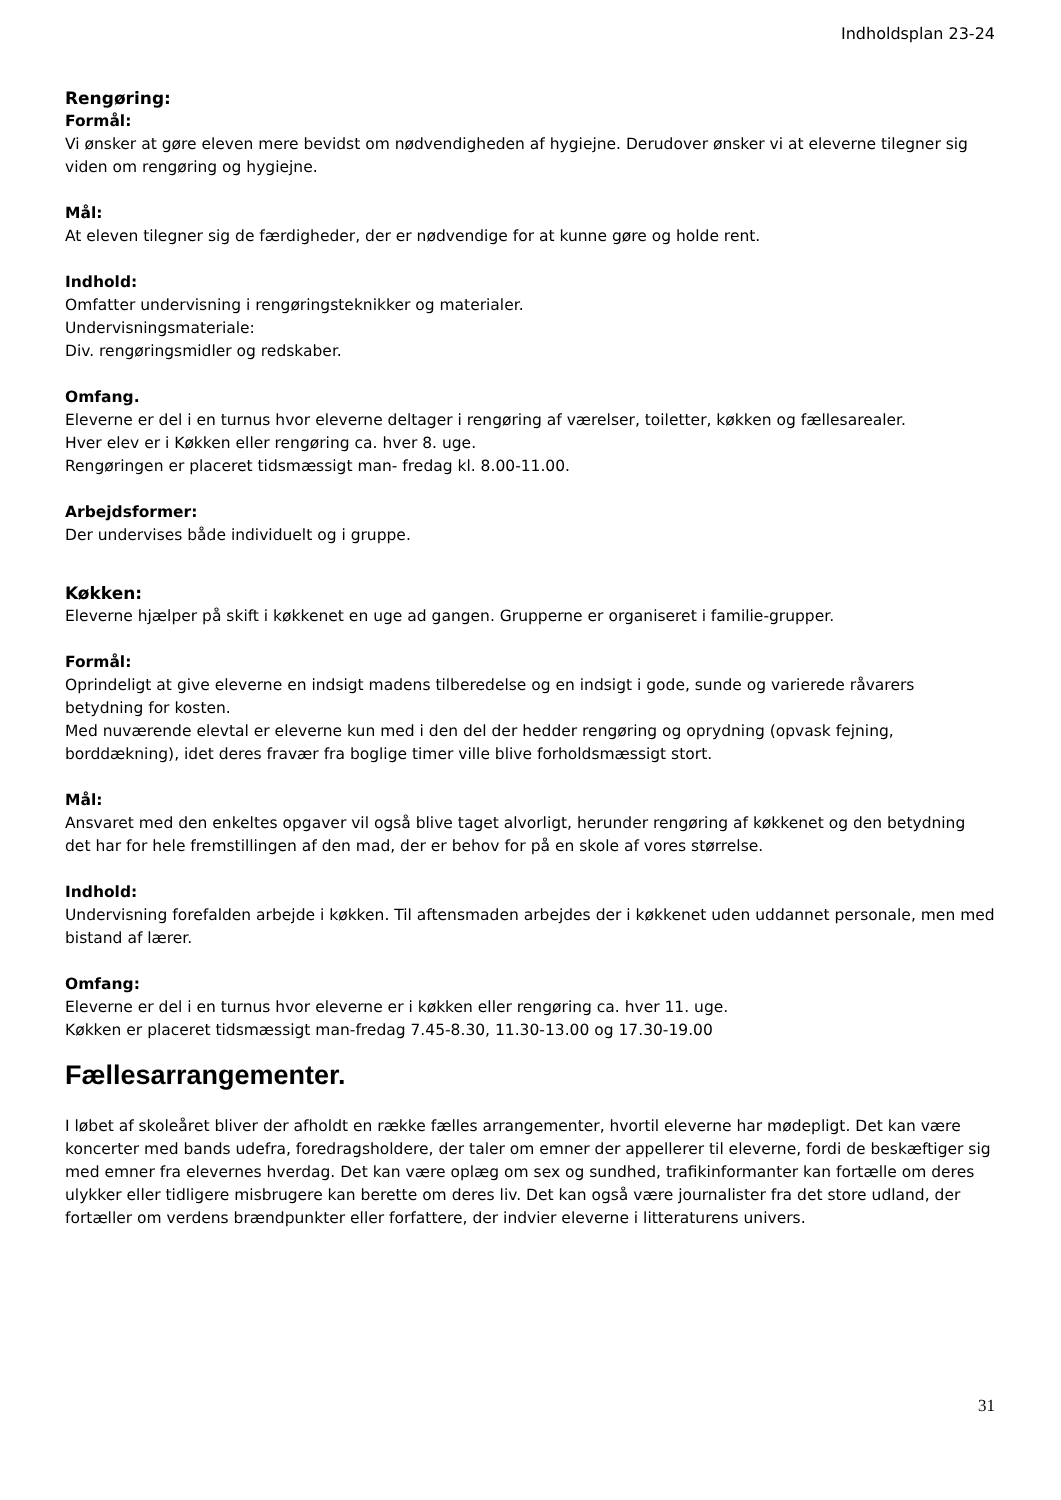Indholdsplan 23-24
Rengøring:
Formål:
Vi ønsker at gøre eleven mere bevidst om nødvendigheden af hygiejne. Derudover ønsker vi at eleverne tilegner sig viden om rengøring og hygiejne.
Mål:
At eleven tilegner sig de færdigheder, der er nødvendige for at kunne gøre og holde rent.
Indhold:
Omfatter undervisning i rengøringsteknikker og materialer.
Undervisningsmateriale:
Div. rengøringsmidler og redskaber.
Omfang.
Eleverne er del i en turnus hvor eleverne deltager i rengøring af værelser, toiletter, køkken og fællesarealer.
Hver elev er i Køkken eller rengøring ca. hver 8. uge.
Rengøringen er placeret tidsmæssigt man- fredag kl. 8.00-11.00.
Arbejdsformer:
Der undervises både individuelt og i gruppe.
Køkken:
Eleverne hjælper på skift i køkkenet en uge ad gangen. Grupperne er organiseret i familie-grupper.
Formål:
Oprindeligt at give eleverne en indsigt madens tilberedelse og en indsigt i gode, sunde og varierede råvarers betydning for kosten.
Med nuværende elevtal er eleverne kun med i den del der hedder rengøring og oprydning (opvask fejning, borddækning), idet deres fravær fra boglige timer ville blive forholdsmæssigt stort.
Mål:
Ansvaret med den enkeltes opgaver vil også blive taget alvorligt, herunder rengøring af køkkenet og den betydning det har for hele fremstillingen af den mad, der er behov for på en skole af vores størrelse.
Indhold:
Undervisning forefalden arbejde i køkken. Til aftensmaden arbejdes der i køkkenet uden uddannet personale, men med bistand af lærer.
Omfang:
Eleverne er del i en turnus hvor eleverne er i køkken eller rengøring ca. hver 11. uge.
Køkken er placeret tidsmæssigt man-fredag 7.45-8.30, 11.30-13.00 og 17.30-19.00
Fællesarrangementer.
I løbet af skoleåret bliver der afholdt en række fælles arrangementer, hvortil eleverne har mødepligt. Det kan være koncerter med bands udefra, foredragsholdere, der taler om emner der appellerer til eleverne, fordi de beskæftiger sig med emner fra elevernes hverdag. Det kan være oplæg om sex og sundhed, trafikinformanter kan fortælle om deres ulykker eller tidligere misbrugere kan berette om deres liv. Det kan også være journalister fra det store udland, der fortæller om verdens brændpunkter eller forfattere, der indvier eleverne i litteraturens univers.
31